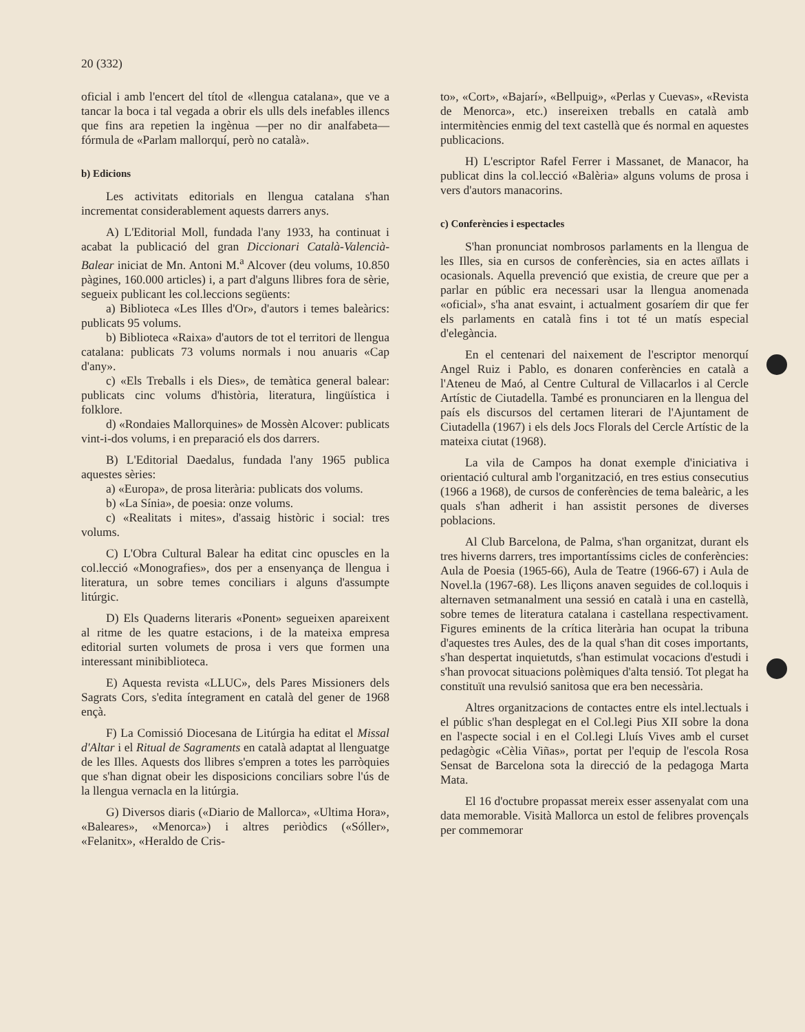20 (332)
oficial i amb l'encert del títol de «llengua catalana», que ve a tancar la boca i tal vegada a obrir els ulls dels inefables illencs que fins ara repetien la ingènua —per no dir analfabeta— fórmula de «Parlam mallorquí, però no català».
b) Edicions
Les activitats editorials en llengua catalana s'han incrementat considerablement aquests darrers anys.
A) L'Editorial Moll, fundada l'any 1933, ha continuat i acabat la publicació del gran Diccionari Català-Valencià-Balear iniciat de Mn. Antoni M.<sup>a</sup> Alcover (deu volums, 10.850 pàgines, 160.000 articles) i, a part d'alguns llibres fora de sèrie, segueix publicant les col.leccions següents:
a) Biblioteca «Les Illes d'Or», d'autors i temes balеàrics: publicats 95 volums.
b) Biblioteca «Raixa» d'autors de tot el territori de llengua catalana: publicats 73 volums normals i nou anuaris «Cap d'any».
c) «Els Treballs i els Dies», de temàtica general balear: publicats cinc volums d'història, literatura, lingüística i folklore.
d) «Rondaies Mallorquines» de Mossèn Alcover: publicats vint-i-dos volums, i en preparació els dos darrers.
B) L'Editorial Daedalus, fundada l'any 1965 publica aquestes sèries:
a) «Europa», de prosa literària: publicats dos volums.
b) «La Sínia», de poesia: onze volums.
c) «Realitats i mites», d'assaig històric i social: tres volums.
C) L'Obra Cultural Balear ha editat cinc opuscles en la col.lecció «Monografies», dos per a ensenyança de llengua i literatura, un sobre temes conciliars i alguns d'assumpte litúrgic.
D) Els Quaderns literaris «Ponent» segueixen apareixent al ritme de les quatre estacions, i de la mateixa empresa editorial surten volumets de prosa i vers que formen una interessant minibiblioteca.
E) Aquesta revista «LLUC», dels Pares Missioners dels Sagrats Cors, s'edita íntegrament en català del gener de 1968 ençà.
F) La Comissió Diocesana de Litúrgia ha editat el Missal d'Altar i el Ritual de Sagraments en català adaptat al llenguatge de les Illes. Aquests dos llibres s'empren a totes les parròquies que s'han dignat obeir les disposicions conciliars sobre l'ús de la llengua vernacla en la litúrgia.
G) Diversos diaris («Diario de Mallorca», «Ultima Hora», «Baleares», «Menorca») i altres periòdics («Sóller», «Felanitx», «Heraldo de Cris-
to», «Cort», «Bajarí», «Bellpuig», «Perlas y Cuevas», «Revista de Menorca», etc.) insereixen treballs en català amb intermitències enmig del text castellà que és normal en aquestes publicacions.
H) L'escriptor Rafel Ferrer i Massanet, de Manacor, ha publicat dins la col.lecció «Balèria» alguns volums de prosa i vers d'autors manacorins.
c) Conferències i espectacles
S'han pronunciat nombrosos parlaments en la llengua de les Illes, sia en cursos de conferències, sia en actes aïllats i ocasionals. Aquella prevenció que existia, de creure que per a parlar en públic era necessari usar la llengua anomenada «oficial», s'ha anat esvaint, i actualment gosaríem dir que fer els parlaments en català fins i tot té un matís especial d'elegància.
En el centenari del naixement de l'escriptor menorquí Angel Ruiz i Pablo, es donaren conferències en català a l'Ateneu de Maó, al Centre Cultural de Villacarlos i al Cercle Artístic de Ciutadella. També es pronunciaren en la llengua del país els discursos del certamen literari de l'Ajuntament de Ciutadella (1967) i els dels Jocs Florals del Cercle Artístic de la mateixa ciutat (1968).
La vila de Campos ha donat exemple d'iniciativa i orientació cultural amb l'organització, en tres estius consecutius (1966 a 1968), de cursos de conferències de tema baleàric, a les quals s'han adherit i han assistit persones de diverses poblacions.
Al Club Barcelona, de Palma, s'han organitzat, durant els tres hiverns darrers, tres importantíssims cicles de conferències: Aula de Poesia (1965-66), Aula de Teatre (1966-67) i Aula de Novel.la (1967-68). Les lliçons anaven seguides de col.loquis i alternaven setmanalment una sessió en català i una en castellà, sobre temes de literatura catalana i castellana respectivament. Figures eminents de la crítica literària han ocupat la tribuna d'aquestes tres Aules, des de la qual s'han dit coses importants, s'han despertat inquietutds, s'han estimulat vocacions d'estudi i s'han provocat situacions polèmiques d'alta tensió. Tot plegat ha constituït una revulsió sanitosa que era ben necessària.
Altres organitzacions de contactes entre els intel.lectuals i el públic s'han desplegat en el Col.legi Pius XII sobre la dona en l'aspecte social i en el Col.legi Lluís Vives amb el curset pedagògic «Cèlia Viñas», portat per l'equip de l'escola Rosa Sensat de Barcelona sota la direcció de la pedagoga Marta Mata.
El 16 d'octubre propassat mereix esser assenyalat com una data memorable. Visità Mallorca un estol de felibres provençals per commemorar